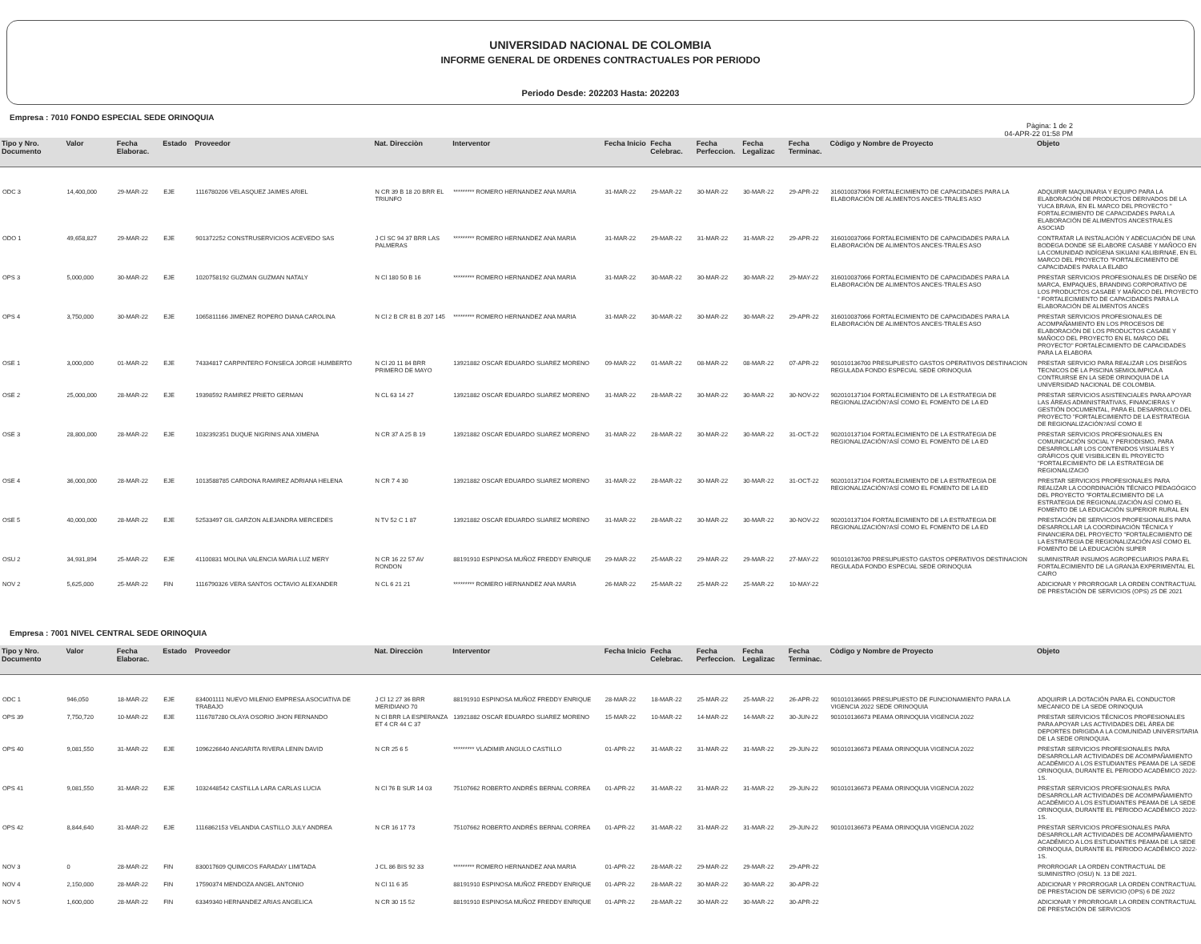UNIVERSIDAD NACIONAL DE COLOMBIA
INFORME GENERAL DE ORDENES CONTRACTUALES POR PERIODO
Periodo Desde: 202203 Hasta: 202203
Empresa : 7010 FONDO ESPECIAL SEDE ORINOQUIA
Pàgina: 1 de 2
04-APR-22 01:58 PM
| Tipo y Nro. Documento | Valor | Fecha Elaborac. | Estado | Proveedor | Nat. Direcciòn | Interventor | Fecha Inicio | Fecha Celebrac. | Fecha Perfeccion. | Fecha Legalizac | Fecha Terminac. | Còdigo y Nombre de Proyecto | Objeto |
| --- | --- | --- | --- | --- | --- | --- | --- | --- | --- | --- | --- | --- | --- |
| ODC 3 | 14,400,000 | 29-MAR-22 | EJE | 1116780206 VELASQUEZ JAIMES ARIEL | N CR 39 B 18 20 BRR EL TRIUNFO | ********* ROMERO HERNANDEZ ANA MARIA | 31-MAR-22 | 29-MAR-22 | 30-MAR-22 | 30-MAR-22 | 29-APR-22 | 316010037066 FORTALECIMIENTO DE CAPACIDADES PARA LA ELABORACIÓN DE ALIMENTOS ANCES-TRALES ASO | ADQUIRIR MAQUINARIA Y EQUIPO PARA LA ELABORACIÓN DE PRODUCTOS DERIVADOS DE LA YUCA BRAVA, EN EL MARCO DEL PROYECTO " FORTALECIMIENTO DE CAPACIDADES PARA LA ELABORACIÓN DE ALIMENTOS ANCESTRALES ASOCIAD |
| ODO 1 | 49,658,827 | 29-MAR-22 | EJE | 901372252 CONSTRUSERVICIOS ACEVEDO SAS | J Cl SC 94 37 BRR LAS PALMERAS | ********* ROMERO HERNANDEZ ANA MARIA | 31-MAR-22 | 29-MAR-22 | 31-MAR-22 | 31-MAR-22 | 29-APR-22 | 316010037066 FORTALECIMIENTO DE CAPACIDADES PARA LA ELABORACIÓN DE ALIMENTOS ANCES-TRALES ASO | CONTRATAR LA INSTALACIÓN Y ADECUACIÓN DE UNA BODEGA DONDE SE ELABORE CASABE Y MAÑOCO EN LA COMUNIDAD INDÍGENA SIKUANI KALIBIRNAE, EN EL MARCO DEL PROYECTO "FORTALECIMIENTO DE CAPACIDADES PARA LA ELABO |
| OPS 3 | 5,000,000 | 30-MAR-22 | EJE | 1020758192 GUZMAN GUZMAN NATALY | N Cl 180 50 B 16 | ********* ROMERO HERNANDEZ ANA MARIA | 31-MAR-22 | 30-MAR-22 | 30-MAR-22 | 30-MAR-22 | 29-MAY-22 | 316010037066 FORTALECIMIENTO DE CAPACIDADES PARA LA ELABORACIÓN DE ALIMENTOS ANCES-TRALES ASO | PRESTAR SERVICIOS PROFESIONALES DE DISEÑO DE MARCA, EMPAQUES, BRANDING CORPORATIVO DE LOS PRODUCTOS CASABE Y MAÑOCO DEL PROYECTO " FORTALECIMIENTO DE CAPACIDADES PARA LA ELABORACIÓN DE ALIMENTOS ANCES |
| OPS 4 | 3,750,000 | 30-MAR-22 | EJE | 1065811166 JIMENEZ ROPERO DIANA CAROLINA | N Cl 2 B CR 81 B 207 145 | ********* ROMERO HERNANDEZ ANA MARIA | 31-MAR-22 | 30-MAR-22 | 30-MAR-22 | 30-MAR-22 | 29-APR-22 | 316010037066 FORTALECIMIENTO DE CAPACIDADES PARA LA ELABORACIÓN DE ALIMENTOS ANCES-TRALES ASO | PRESTAR SERVICIOS PROFESIONALES DE ACOMPAÑAMIENTO EN LOS PROCESOS DE ELABORACIÓN DE LOS PRODUCTOS CASABE Y MAÑOCO DEL PROYECTO EN EL MARCO DEL PROYECTO" FORTALECIMIENTO DE CAPACIDADES PARA LA ELABORA |
| OSE 1 | 3,000,000 | 01-MAR-22 | EJE | 74334817 CARPINTERO FONSECA JORGE HUMBERTO | N Cl 20 11 84 BRR PRIMERO DE MAYO | 13921882 OSCAR EDUARDO SUAREZ MORENO | 09-MAR-22 | 01-MAR-22 | 08-MAR-22 | 08-MAR-22 | 07-APR-22 | 901010136700 PRESUPUESTO GASTOS OPERATIVOS DESTINACION REGULADA FONDO ESPECIAL SEDE ORINOQUIA | PRESTAR SERVICIO PARA REALIZAR LOS DISEÑOS TECNICOS DE LA PISCINA SEMIOLIMPICA A CONTRUIRSE EN LA SEDE ORINOQUIA DE LA UNIVERSIDAD NACIONAL DE COLOMBIA. |
| OSE 2 | 25,000,000 | 28-MAR-22 | EJE | 19398592 RAMIREZ PRIETO GERMAN | N CL 63 14 27 | 13921882 OSCAR EDUARDO SUAREZ MORENO | 31-MAR-22 | 28-MAR-22 | 30-MAR-22 | 30-MAR-22 | 30-NOV-22 | 902010137104 FORTALECIMIENTO DE LA ESTRATEGIA DE REGIONALIZACIÓN?ASÍ COMO EL FOMENTO DE LA ED | PRESTAR SERVICIOS ASISTENCIALES PARA APOYAR LAS ÁREAS ADMINISTRATIVAS, FINANCIERAS Y GESTIÓN DOCUMENTAL, PARA EL DESARROLLO DEL PROYECTO "FORTALECIMIENTO DE LA ESTRATEGIA DE REGIONALIZACIÓN?ASÍ COMO E |
| OSE 3 | 28,800,000 | 28-MAR-22 | EJE | 1032392351 DUQUE NIGRINIS ANA XIMENA | N CR 37 A 25 B 19 | 13921882 OSCAR EDUARDO SUAREZ MORENO | 31-MAR-22 | 28-MAR-22 | 30-MAR-22 | 30-MAR-22 | 31-OCT-22 | 902010137104 FORTALECIMIENTO DE LA ESTRATEGIA DE REGIONALIZACIÓN?ASÍ COMO EL FOMENTO DE LA ED | PRESTAR SERVICIOS PROFESIONALES EN COMUNICACIÓN SOCIAL Y PERIODISMO, PARA DESARROLLAR LOS CONTENIDOS VISUALES Y GRÁFICOS QUE VISIBILICEN EL PROYECTO "FORTALECIMIENTO DE LA ESTRATEGIA DE REGIONALIZACIÓ |
| OSE 4 | 36,000,000 | 28-MAR-22 | EJE | 1013588785 CARDONA RAMIREZ ADRIANA HELENA | N CR 7 4 30 | 13921882 OSCAR EDUARDO SUAREZ MORENO | 31-MAR-22 | 28-MAR-22 | 30-MAR-22 | 30-MAR-22 | 31-OCT-22 | 902010137104 FORTALECIMIENTO DE LA ESTRATEGIA DE REGIONALIZACIÓN?ASÍ COMO EL FOMENTO DE LA ED | PRESTAR SERVICIOS PROFESIONALES PARA REALIZAR LA COORDINACIÓN TÉCNICO PEDAGÓGICO DEL PROYECTO "FORTALECIMIENTO DE LA ESTRATEGIA DE REGIONALIZACIÓN ASÍ COMO EL FOMENTO DE LA EDUCACIÓN SUPERIOR RURAL EN |
| OSE 5 | 40,000,000 | 28-MAR-22 | EJE | 52533497 GIL GARZON ALEJANDRA MERCEDES | N TV 52 C 1 87 | 13921882 OSCAR EDUARDO SUAREZ MORENO | 31-MAR-22 | 28-MAR-22 | 30-MAR-22 | 30-MAR-22 | 30-NOV-22 | 902010137104 FORTALECIMIENTO DE LA ESTRATEGIA DE REGIONALIZACIÓN?ASÍ COMO EL FOMENTO DE LA ED | PRESTACIÓN DE SERVICIOS PROFESIONALES PARA DESARROLLAR LA COORDINACIÓN TÉCNICA Y FINANCIERA DEL PROYECTO "FORTALECIMIENTO DE LA ESTRATEGIA DE REGIONALIZACIÓN ASÍ COMO EL FOMENTO DE LA EDUCACIÓN SUPER |
| OSU 2 | 34,931,894 | 25-MAR-22 | EJE | 41100831 MOLINA VALENCIA MARIA LUZ MERY | N CR 16 22 57 AV RONDON | 88191910 ESPINOSA MUÑOZ FREDDY ENRIQUE | 29-MAR-22 | 25-MAR-22 | 29-MAR-22 | 29-MAR-22 | 27-MAY-22 | 901010136700 PRESUPUESTO GASTOS OPERATIVOS DESTINACION REGULADA FONDO ESPECIAL SEDE ORINOQUIA | SUMINISTRAR INSUMOS AGROPECUARIOS PARA EL FORTALECIMIENTO DE LA GRANJA EXPERIMENTAL EL CAIRO |
| NOV 2 | 5,625,000 | 25-MAR-22 | FIN | 1116790326 VERA SANTOS OCTAVIO ALEXANDER | N CL 6 21 21 | ********* ROMERO HERNANDEZ ANA MARIA | 26-MAR-22 | 25-MAR-22 | 25-MAR-22 | 25-MAR-22 | 10-MAY-22 | | ADICIONAR Y PRORROGAR LA ORDEN CONTRACTUAL DE PRESTACIÓN DE SERVICIOS (OPS) 25 DE 2021 |
Empresa : 7001 NIVEL CENTRAL SEDE ORINOQUIA
| Tipo y Nro. Documento | Valor | Fecha Elaborac. | Estado | Proveedor | Nat. Direcciòn | Interventor | Fecha Inicio | Fecha Celebrac. | Fecha Perfeccion. | Fecha Legalizac | Fecha Terminac. | Còdigo y Nombre de Proyecto | Objeto |
| --- | --- | --- | --- | --- | --- | --- | --- | --- | --- | --- | --- | --- | --- |
| ODC 1 | 946,050 | 18-MAR-22 | EJE | 834001111 NUEVO MILENIO EMPRESA ASOCIATIVA DE TRABAJO | J Cl 12 27 36 BRR MERIDIANO 70 | 88191910 ESPINOSA MUÑOZ FREDDY ENRIQUE | 28-MAR-22 | 18-MAR-22 | 25-MAR-22 | 25-MAR-22 | 26-APR-22 | 901010136665 PRESUPUESTO DE FUNCIONAMIENTO PARA LA VIGENCIA 2022 SEDE ORINOQUIA | ADQUIRIR LA DOTACIÓN PARA EL CONDUCTOR MECANICO DE LA SEDE ORINOQUIA |
| OPS 39 | 7,750,720 | 10-MAR-22 | EJE | 1116787280 OLAYA OSORIO JHON FERNANDO | N Cl BRR LA ESPERANZA ET 4 CR 44 C 37 | 13921882 OSCAR EDUARDO SUAREZ MORENO | 15-MAR-22 | 10-MAR-22 | 14-MAR-22 | 14-MAR-22 | 30-JUN-22 | 901010136673 PEAMA ORINOQUIA VIGENCIA 2022 | PRESTAR SERVICIOS TÉCNICOS PROFESIONALES PARA APOYAR LAS ACTIVIDADES DEL ÁREA DE DEPORTES DIRIGIDA A LA COMUNIDAD UNIVERSITARIA DE LA SEDE ORINOQUIA. |
| OPS 40 | 9,081,550 | 31-MAR-22 | EJE | 1096226640 ANGARITA RIVERA LENIN DAVID | N CR 25 6 5 | ********* VLADIMIR ANGULO CASTILLO | 01-APR-22 | 31-MAR-22 | 31-MAR-22 | 31-MAR-22 | 29-JUN-22 | 901010136673 PEAMA ORINOQUIA VIGENCIA 2022 | PRESTAR SERVICIOS PROFESIONALES PARA DESARROLLAR ACTIVIDADES DE ACOMPAÑAMIENTO ACADÉMICO A LOS ESTUDIANTES PEAMA DE LA SEDE ORINOQUIA, DURANTE EL PERIODO ACADÉMICO 2022-1S. |
| OPS 41 | 9,081,550 | 31-MAR-22 | EJE | 1032448542 CASTILLA LARA CARLAS LUCIA | N Cl 76 B SUR 14 03 | 75107662 ROBERTO ANDRÉS BERNAL CORREA | 01-APR-22 | 31-MAR-22 | 31-MAR-22 | 31-MAR-22 | 29-JUN-22 | 901010136673 PEAMA ORINOQUIA VIGENCIA 2022 | PRESTAR SERVICIOS PROFESIONALES PARA DESARROLLAR ACTIVIDADES DE ACOMPAÑAMIENTO ACADÉMICO A LOS ESTUDIANTES PEAMA DE LA SEDE ORINOQUIA, DURANTE EL PERIODO ACADÉMICO 2022-1S. |
| OPS 42 | 8,844,640 | 31-MAR-22 | EJE | 1116862153 VELANDIA CASTILLO JULY ANDREA | N CR 16 17 73 | 75107662 ROBERTO ANDRÉS BERNAL CORREA | 01-APR-22 | 31-MAR-22 | 31-MAR-22 | 31-MAR-22 | 29-JUN-22 | 901010136673 PEAMA ORINOQUIA VIGENCIA 2022 | PRESTAR SERVICIOS PROFESIONALES PARA DESARROLLAR ACTIVIDADES DE ACOMPAÑAMIENTO ACADÉMICO A LOS ESTUDIANTES PEAMA DE LA SEDE ORINOQUIA, DURANTE EL PERIODO ACADÉMICO 2022-1S. |
| NOV 3 | 0 | 28-MAR-22 | FIN | 830017609 QUIMICOS FARADAY LIMITADA | J CL 86 BIS 92 33 | ********* ROMERO HERNANDEZ ANA MARIA | 01-APR-22 | 28-MAR-22 | 29-MAR-22 | 29-MAR-22 | 29-APR-22 | | PRORROGAR LA ORDEN CONTRACTUAL DE SUMINISTRO (OSU) N. 13 DE 2021. |
| NOV 4 | 2,150,000 | 28-MAR-22 | FIN | 17590374 MENDOZA ANGEL ANTONIO | N Cl 11 6 35 | 88191910 ESPINOSA MUÑOZ FREDDY ENRIQUE | 01-APR-22 | 28-MAR-22 | 30-MAR-22 | 30-MAR-22 | 30-APR-22 | | ADICIONAR Y PRORROGAR LA ORDEN CONTRACTUAL DE PRESTACION DE SERVICIO (OPS) 6 DE 2022 |
| NOV 5 | 1,600,000 | 28-MAR-22 | FIN | 63349340 HERNANDEZ ARIAS ANGELICA | N CR 30 15 52 | 88191910 ESPINOSA MUÑOZ FREDDY ENRIQUE | 01-APR-22 | 28-MAR-22 | 30-MAR-22 | 30-MAR-22 | 30-APR-22 | | ADICIONAR Y PRORROGAR LA ORDEN CONTRACTUAL DE PRESTACIÓN DE SERVICIOS |